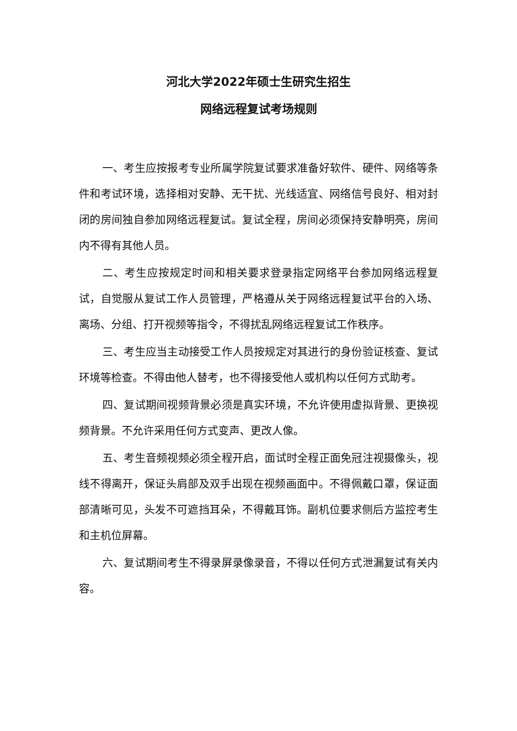河北大学2022年硕士生研究生招生
网络远程复试考场规则
一、考生应按报考专业所属学院复试要求准备好软件、硬件、网络等条件和考试环境，选择相对安静、无干扰、光线适宜、网络信号良好、相对封闭的房间独自参加网络远程复试。复试全程，房间必须保持安静明亮，房间内不得有其他人员。
二、考生应按规定时间和相关要求登录指定网络平台参加网络远程复试，自觉服从复试工作人员管理，严格遵从关于网络远程复试平台的入场、离场、分组、打开视频等指令，不得扰乱网络远程复试工作秩序。
三、考生应当主动接受工作人员按规定对其进行的身份验证核查、复试环境等检查。不得由他人替考，也不得接受他人或机构以任何方式助考。
四、复试期间视频背景必须是真实环境，不允许使用虚拟背景、更换视频背景。不允许采用任何方式变声、更改人像。
五、考生音频视频必须全程开启，面试时全程正面免冠注视摄像头，视线不得离开，保证头肩部及双手出现在视频画面中。不得佩戴口罩，保证面部清晰可见，头发不可遮挡耳朵，不得戴耳饰。副机位要求侧后方监控考生和主机位屏幕。
六、复试期间考生不得录屏录像录音，不得以任何方式泄漏复试有关内容。